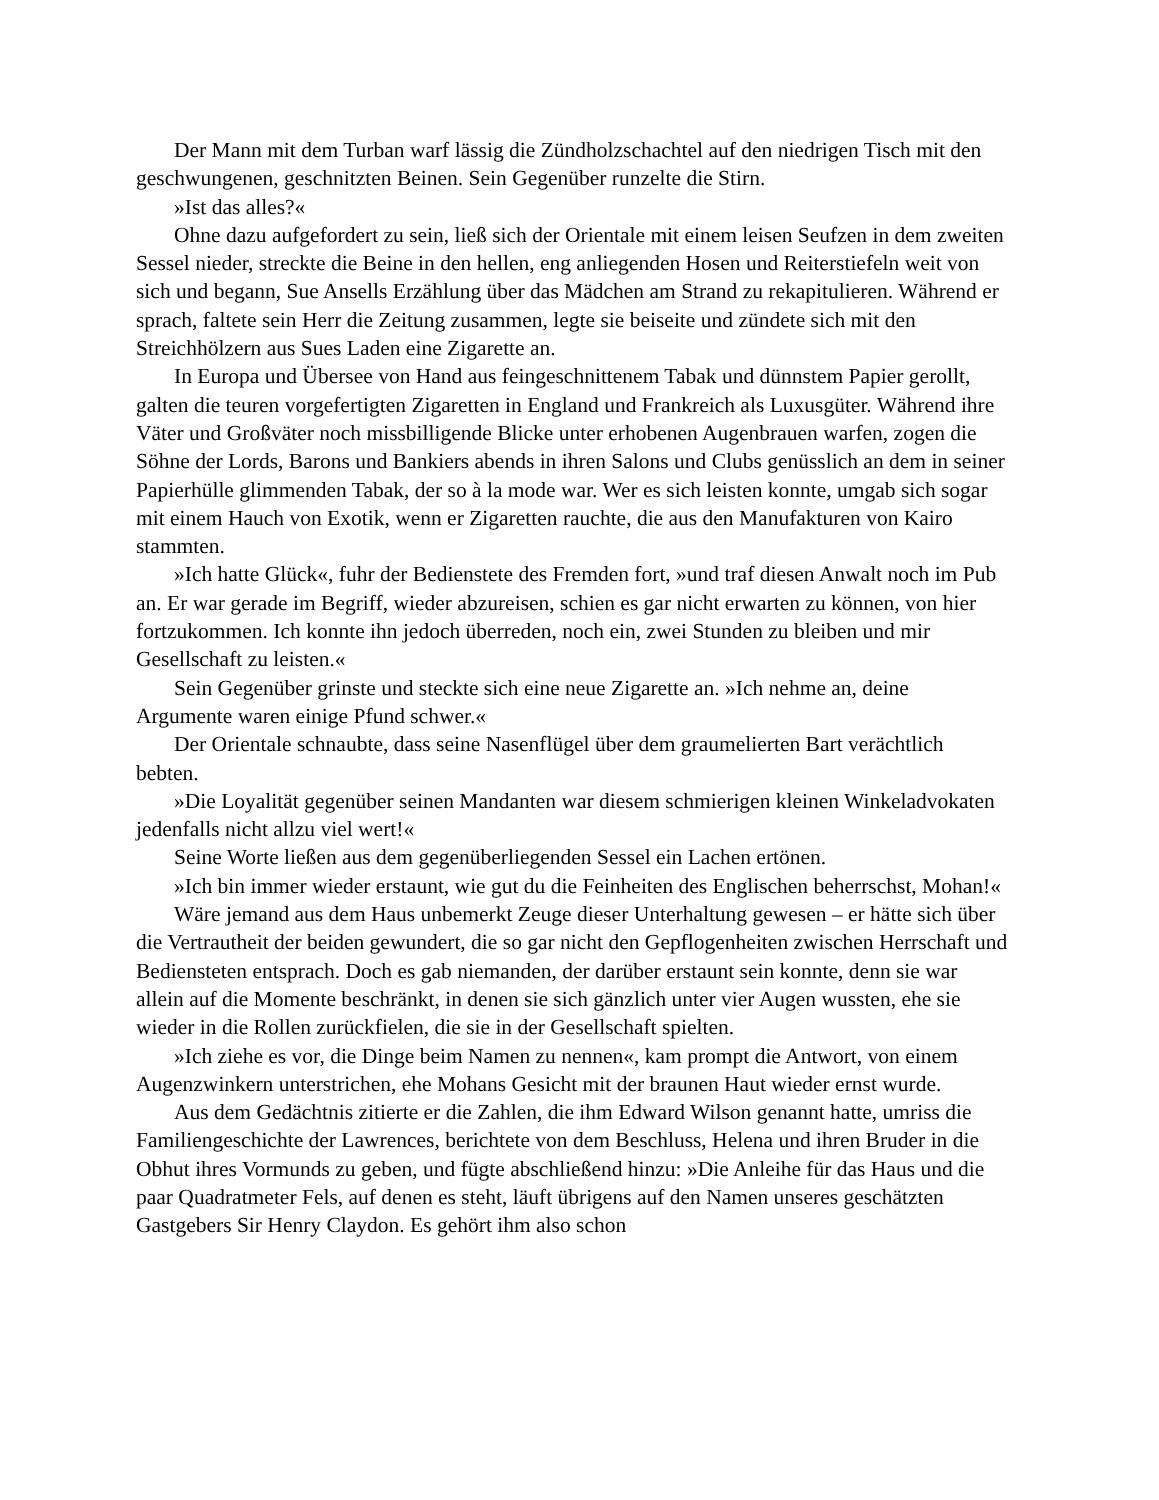Der Mann mit dem Turban warf lässig die Zündholzschachtel auf den niedrigen Tisch mit den geschwungenen, geschnitzten Beinen. Sein Gegenüber runzelte die Stirn.
»Ist das alles?«
Ohne dazu aufgefordert zu sein, ließ sich der Orientale mit einem leisen Seufzen in dem zweiten Sessel nieder, streckte die Beine in den hellen, eng anliegenden Hosen und Reiterstiefeln weit von sich und begann, Sue Ansells Erzählung über das Mädchen am Strand zu rekapitulieren. Während er sprach, faltete sein Herr die Zeitung zusammen, legte sie beiseite und zündete sich mit den Streichhölzern aus Sues Laden eine Zigarette an.
In Europa und Übersee von Hand aus feingeschnittenem Tabak und dünnstem Papier gerollt, galten die teuren vorgefertigten Zigaretten in England und Frankreich als Luxusgüter. Während ihre Väter und Großväter noch missbilligende Blicke unter erhobenen Augenbrauen warfen, zogen die Söhne der Lords, Barons und Bankiers abends in ihren Salons und Clubs genüsslich an dem in seiner Papierhülle glimmenden Tabak, der so à la mode war. Wer es sich leisten konnte, umgab sich sogar mit einem Hauch von Exotik, wenn er Zigaretten rauchte, die aus den Manufakturen von Kairo stammten.
»Ich hatte Glück«, fuhr der Bedienstete des Fremden fort, »und traf diesen Anwalt noch im Pub an. Er war gerade im Begriff, wieder abzureisen, schien es gar nicht erwarten zu können, von hier fortzukommen. Ich konnte ihn jedoch überreden, noch ein, zwei Stunden zu bleiben und mir Gesellschaft zu leisten.«
Sein Gegenüber grinste und steckte sich eine neue Zigarette an. »Ich nehme an, deine Argumente waren einige Pfund schwer.«
Der Orientale schnaubte, dass seine Nasenflügel über dem graumelierten Bart verächtlich bebten.
»Die Loyalität gegenüber seinen Mandanten war diesem schmierigen kleinen Winkeladvokaten jedenfalls nicht allzu viel wert!«
Seine Worte ließen aus dem gegenüberliegenden Sessel ein Lachen ertönen.
»Ich bin immer wieder erstaunt, wie gut du die Feinheiten des Englischen beherrschst, Mohan!«
Wäre jemand aus dem Haus unbemerkt Zeuge dieser Unterhaltung gewesen – er hätte sich über die Vertrautheit der beiden gewundert, die so gar nicht den Gepflogenheiten zwischen Herrschaft und Bediensteten entsprach. Doch es gab niemanden, der darüber erstaunt sein konnte, denn sie war allein auf die Momente beschränkt, in denen sie sich gänzlich unter vier Augen wussten, ehe sie wieder in die Rollen zurückfielen, die sie in der Gesellschaft spielten.
»Ich ziehe es vor, die Dinge beim Namen zu nennen«, kam prompt die Antwort, von einem Augenzwinkern unterstrichen, ehe Mohans Gesicht mit der braunen Haut wieder ernst wurde.
Aus dem Gedächtnis zitierte er die Zahlen, die ihm Edward Wilson genannt hatte, umriss die Familiengeschichte der Lawrences, berichtete von dem Beschluss, Helena und ihren Bruder in die Obhut ihres Vormunds zu geben, und fügte abschließend hinzu: »Die Anleihe für das Haus und die paar Quadratmeter Fels, auf denen es steht, läuft übrigens auf den Namen unseres geschätzten Gastgebers Sir Henry Claydon. Es gehört ihm also schon